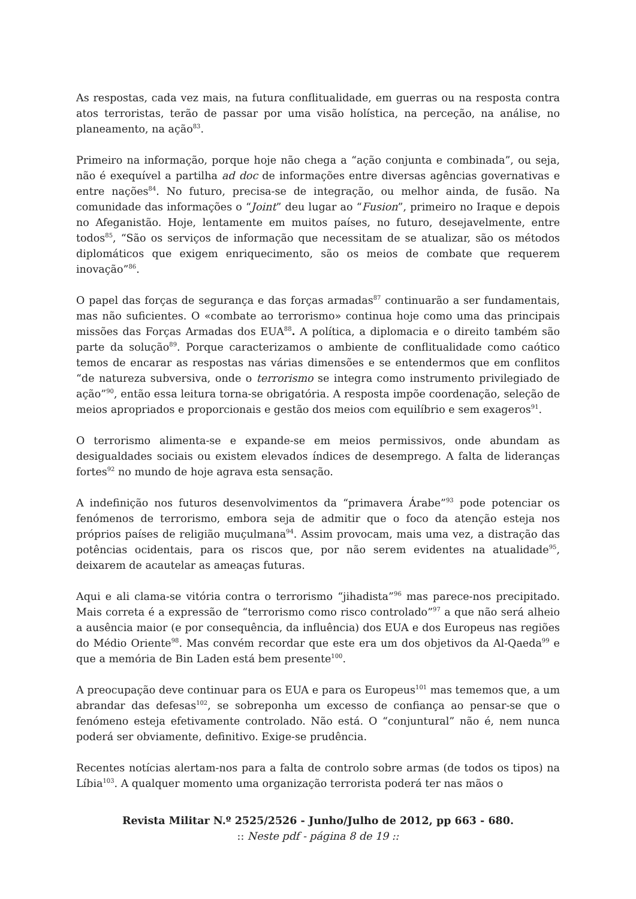As respostas, cada vez mais, na futura conflitualidade, em guerras ou na resposta contra atos terroristas, terão de passar por uma visão holística, na perceção, na análise, no planeamento, na ação<sup>83</sup>.
Primeiro na informação, porque hoje não chega a “ação conjunta e combinada”, ou seja, não é exequível a partilha ad doc de informações entre diversas agências governativas e entre nações<sup>84</sup>. No futuro, precisa-se de integração, ou melhor ainda, de fusão. Na comunidade das informações o “Joint” deu lugar ao “Fusion”, primeiro no Iraque e depois no Afeganistão. Hoje, lentamente em muitos países, no futuro, desejavelmente, entre todos<sup>85</sup>, “São os serviços de informação que necessitam de se atualizar, são os métodos diplomáticos que exigem enriquecimento, são os meios de combate que requerem inovação”<sup>86</sup>.
O papel das forças de segurança e das forças armadas<sup>87</sup> continuarão a ser fundamentais, mas não suficientes. O «combate ao terrorismo» continua hoje como uma das principais missões das Forças Armadas dos EUA<sup>88</sup>. A política, a diplomacia e o direito também são parte da solução<sup>89</sup>. Porque caracterizamos o ambiente de conflitualidade como caótico temos de encarar as respostas nas várias dimensões e se entendermos que em conflitos “de natureza subversiva, onde o terrorismo se integra como instrumento privilegiado de ação”<sup>90</sup>, então essa leitura torna-se obrigatória. A resposta impõe coordenação, seleção de meios apropriados e proporcionais e gestão dos meios com equilíbrio e sem exageros<sup>91</sup>.
O terrorismo alimenta-se e expande-se em meios permissivos, onde abundam as desigualdades sociais ou existem elevados índices de desemprego. A falta de lideranças fortes<sup>92</sup> no mundo de hoje agrava esta sensação.
A indefinição nos futuros desenvolvimentos da “primavera Árabe”<sup>93</sup> pode potenciar os fenómenos de terrorismo, embora seja de admitir que o foco da atenção esteja nos próprios países de religião muçulmana<sup>94</sup>. Assim provocam, mais uma vez, a distração das potências ocidentais, para os riscos que, por não serem evidentes na atualidade<sup>95</sup>, deixarem de acautelar as ameaças futuras.
Aqui e ali clama-se vitória contra o terrorismo “jihadista”<sup>96</sup> mas parece-nos precipitado. Mais correta é a expressão de “terrorismo como risco controlado”<sup>97</sup> a que não será alheio a ausência maior (e por consequência, da influência) dos EUA e dos Europeus nas regiões do Médio Oriente<sup>98</sup>. Mas convém recordar que este era um dos objetivos da Al-Qaeda<sup>99</sup> e que a memória de Bin Laden está bem presente<sup>100</sup>.
A preocupação deve continuar para os EUA e para os Europeus<sup>101</sup> mas tememos que, a um abrandar das defesas<sup>102</sup>, se sobreponha um excesso de confiança ao pensar-se que o fenómeno esteja efetivamente controlado. Não está. O “conjuntural” não é, nem nunca poderá ser obviamente, definitivo. Exige-se prudência.
Recentes notícias alertam-nos para a falta de controlo sobre armas (de todos os tipos) na Líbia<sup>103</sup>. A qualquer momento uma organização terrorista poderá ter nas mãos o
Revista Militar N.º 2525/2526 - Junho/Julho de 2012, pp 663 - 680.
:: Neste pdf - página 8 de 19 ::